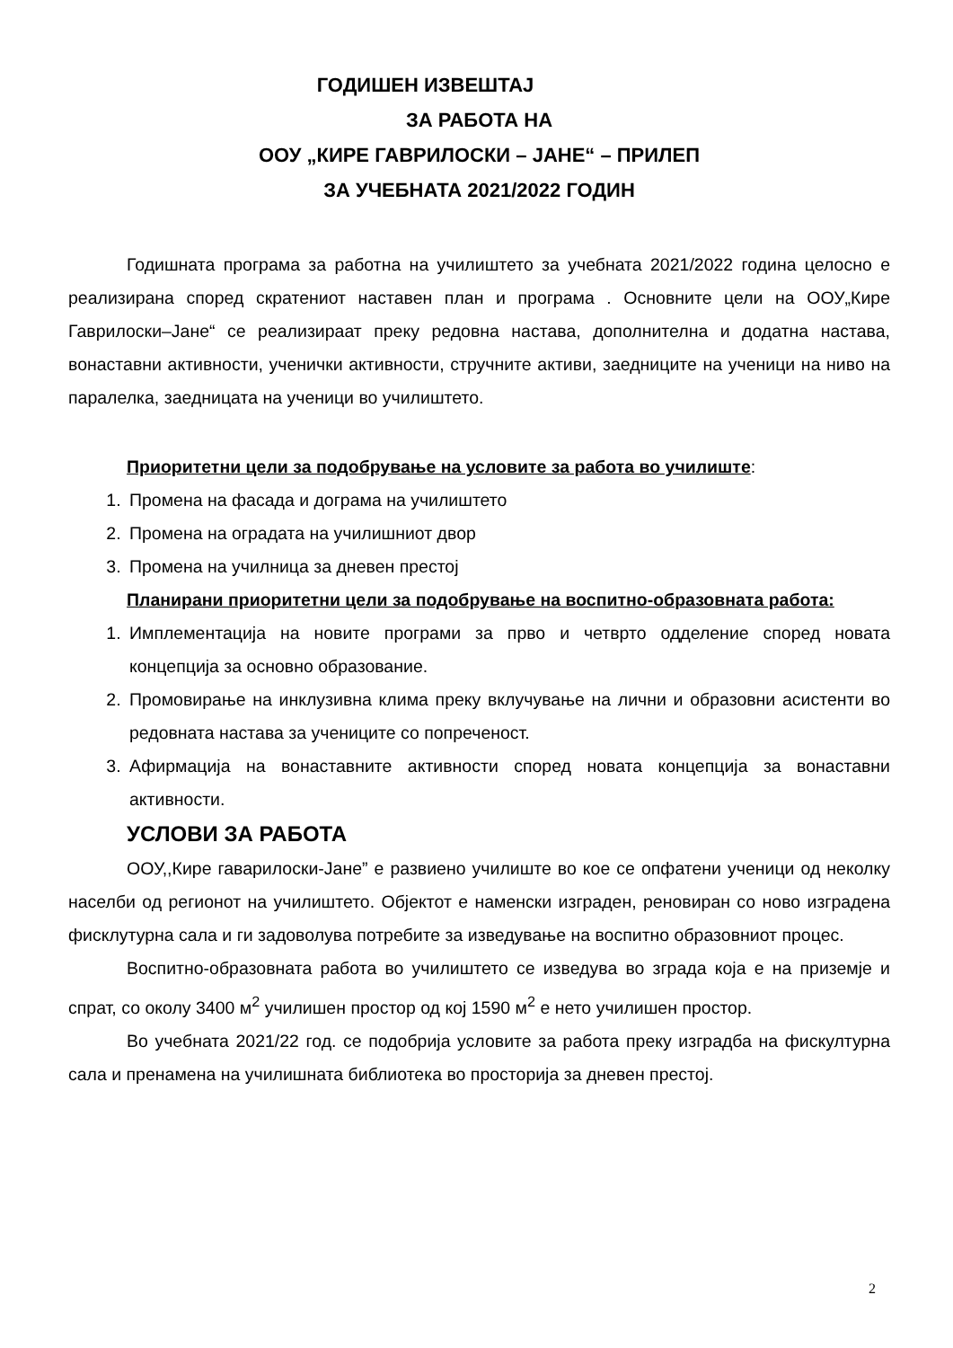ГОДИШЕН ИЗВЕШТАЈ
ЗА РАБОТА НА
ООУ „КИРЕ ГАВРИЛОСКИ – ЈАНЕ“ – ПРИЛЕП
ЗА УЧЕБНАТА 2021/2022 ГОДИН
Годишната програма за работна на училиштето за учебната 2021/2022 година целосно е реализирана според скратениот наставен план и програма . Основните цели на ООУ„Кире Гаврилоски–Јане“ се реализираат преку редовна настава, дополнителна и додатна настава, вонаставни активности, ученички активности, стручните активи, заедниците на ученици на ниво на паралелка, заедницата на ученици во училиштето.
Приоритетни цели за подобрување на условите за работа во училиште:
1. Промена на фасада и дограма на училиштето
2. Промена на оградата на училишниот двор
3. Промена на училница за дневен престој
Планирани приоритетни цели за подобрување на воспитно-образовната работа:
1. Имплементација на новите програми за прво и четврто одделение според новата концепција за основно образование.
2. Промовирање на инклузивна клима преку вклучување на лични и образовни асистенти во редовната настава за учениците со попреченост.
3. Афирмација на вонаставните активности според новата концепција за вонаставни активности.
УСЛОВИ ЗА РАБОТА
ООУ,,Кире гаварилоски-Јане” е развиено училиште во кое се опфатени ученици од неколку населби од регионот на училиштето. Објектот е наменски изграден, реновиран со ново изградена фисклутурна сала и ги задоволува потребите за изведување на воспитно образовниот процес.
Воспитно-образовната работа во училиштето се изведува во зграда која е на приземје и спрат, со околу 3400 м<sup>2</sup> училишен простор од кој 1590 м<sup>2</sup> е нето училишен простор.
Во учебната 2021/22 год. се подобрија условите за работа преку изградба на фискултурна сала и пренамена на училишната библиотека во просторија за дневен престој.
2